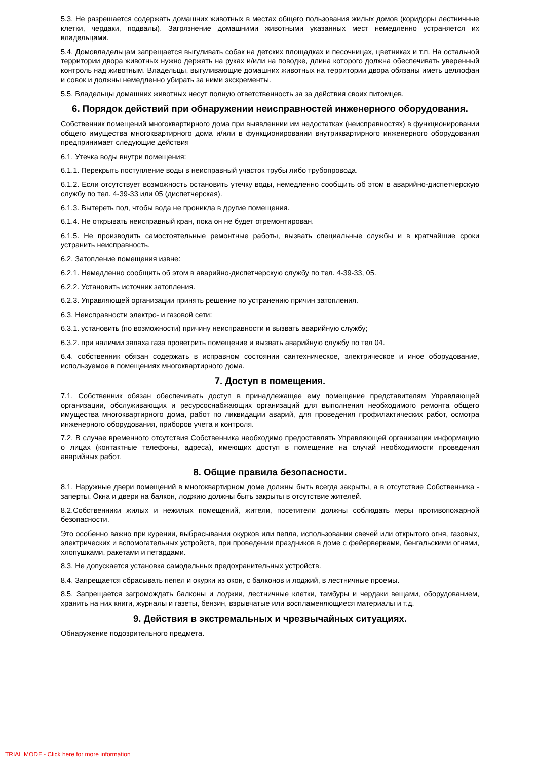5.3. Не разрешается содержать домашних животных в местах общего пользования жилых домов (коридоры лестничные клетки, чердаки, подвалы). Загрязнение домашними животными указанных мест немедленно устраняется их владельцами.
5.4. Домовладельцам запрещается выгуливать собак на детских площадках и песочницах, цветниках и т.п. На остальной территории двора животных нужно держать на руках и/или на поводке, длина которого должна обеспечивать уверенный контроль над животным. Владельцы, выгуливающие домашних животных на территории двора обязаны иметь целлофан и совок и должны немедленно убирать за ними экскременты.
5.5. Владельцы домашних животных несут полную ответственность за за действия своих питомцев.
6. Порядок действий при обнаружении неисправностей инженерного оборудования.
Собственник помещений многоквартирного дома при выявленнии им недостатках (неисправностях) в функционировании общего имущества многоквартирного дома и/или в функционировании внутриквартирного инженерного оборудования предпринимает следующие действия
6.1. Утечка воды внутри помещения:
6.1.1. Перекрыть поступление воды в неисправный участок трубы либо трубопровода.
6.1.2. Если отсутствует возможность остановить утечку воды, немедленно сообщить об этом в аварийно-диспетчерскую службу по тел. 4-39-33 или 05 (диспетчерская).
6.1.3. Вытереть пол, чтобы вода не проникла в другие помещения.
6.1.4. Не открывать неисправный кран, пока он не будет отремонтирован.
6.1.5. Не производить самостоятельные ремонтные работы, вызвать специальные службы и в кратчайшие сроки устранить неисправность.
6.2. Затопление помещения извне:
6.2.1. Немедленно сообщить об этом в аварийно-диспетчерскую службу по тел. 4-39-33, 05.
6.2.2. Установить источник затопления.
6.2.3. Управляющей организации принять решение по устранению причин затопления.
6.3. Неисправности электро- и газовой сети:
6.3.1. установить (по возможности) причину неисправности и вызвать аварийную службу;
6.3.2. при наличии запаха газа проветрить помещение и вызвать аварийную службу по тел 04.
6.4. собственник обязан содержать в исправном состоянии сантехническое, электрическое и иное оборудование, используемое в помещениях многоквартирного дома.
7. Доступ в помещения.
7.1. Собственник обязан обеспечивать доступ в принадлежащее ему помещение представителям Управляющей организации, обслуживающих и ресурсоснабжающих организаций для выполнения необходимого ремонта общего имущества многоквартирного дома, работ по ликвидации аварий, для проведения профилактических работ, осмотра инженерного оборудования, приборов учета и контроля.
7.2. В случае временного отсутствия Собственника необходимо предоставлять Управляющей организации информацию о лицах (контактные телефоны, адреса), имеющих доступ в помещение на случай необходимости проведения аварийных работ.
8. Общие правила безопасности.
8.1. Наружные двери помещений в многоквартирном доме должны быть всегда закрыты, а в отсутствие Собственника - заперты. Окна и двери на балкон, лоджию должны быть закрыты в отсутствие жителей.
8.2.Собственники жилых и нежилых помещений, жители, посетители должны соблюдать меры противопожарной безопасности.
Это особенно важно при курении, выбрасывании окурков или пепла, использовании свечей или открытого огня, газовых, электрических и вспомогательных устройств, при проведении праздников в доме с фейерверками, бенгальскими огнями, хлопушками, ракетами и петардами.
8.3. Не допускается установка самодельных предохранительных устройств.
8.4. Запрещается сбрасывать пепел и окурки из окон, с балконов и лоджий, в лестничные проемы.
8.5. Запрещается загромождать балконы и лоджии, лестничные клетки, тамбуры и чердаки вещами, оборудованием, хранить на них книги, журналы и газеты, бензин, взрывчатые или воспламеняющиеся материалы и т.д.
9. Действия в экстремальных и чрезвычайных ситуациях.
Обнаружение подозрительного предмета.
TRIAL MODE - Click here for more information